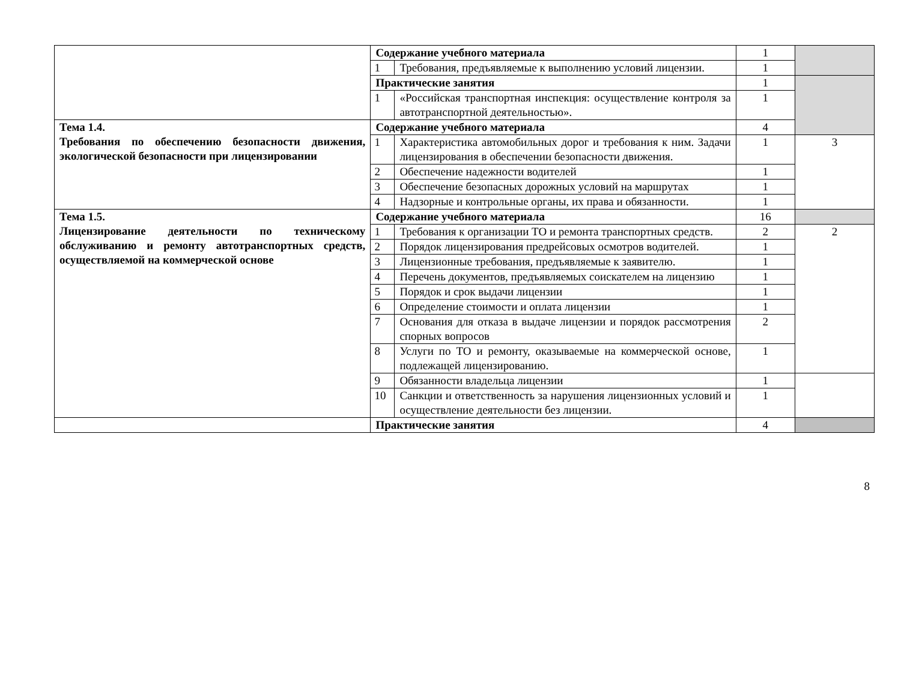| | Содержание учебного материала | | 1 | |
| | 1 | Требования, предъявляемые к выполнению условий лицензии. | 1 | |
| | Практические занятия | | 1 | |
| | 1 | «Российская транспортная инспекция: осуществление контроля за автотранспортной деятельностью». | 1 | |
| Тема 1.4. Требования по обеспечению безопасности движения, экологической безопасности при лицензировании | Содержание учебного материала | | 4 | |
| | 1 | Характеристика автомобильных дорог и требования к ним. Задачи лицензирования в обеспечении безопасности движения. | 1 | 3 |
| | 2 | Обеспечение надежности водителей | 1 | |
| | 3 | Обеспечение безопасных дорожных условий на маршрутах | 1 | |
| | 4 | Надзорные и контрольные органы, их права и обязанности. | 1 | |
| Тема 1.5. Лицензирование деятельности по техническому обслуживанию и ремонту автотранспортных средств, осуществляемой на коммерческой основе | Содержание учебного материала | | 16 | |
| | 1 | Требования к организации ТО и ремонта транспортных средств. | 2 | 2 |
| | 2 | Порядок лицензирования предрейсовых осмотров водителей. | 1 | |
| | 3 | Лицензионные требования, предъявляемые к заявителю. | 1 | |
| | 4 | Перечень документов, предъявляемых соискателем на лицензию | 1 | |
| | 5 | Порядок и срок выдачи лицензии | 1 | |
| | 6 | Определение стоимости и оплата лицензии | 1 | |
| | 7 | Основания для отказа в выдаче лицензии и порядок рассмотрения спорных вопросов | 2 | |
| | 8 | Услуги по ТО и ремонту, оказываемые на коммерческой основе, подлежащей лицензированию. | 1 | |
| | 9 | Обязанности владельца лицензии | 1 | |
| | 10 | Санкции и ответственность за нарушения лицензионных условий и осуществление деятельности без лицензии. | 1 | |
| | Практические занятия | | 4 | |
8